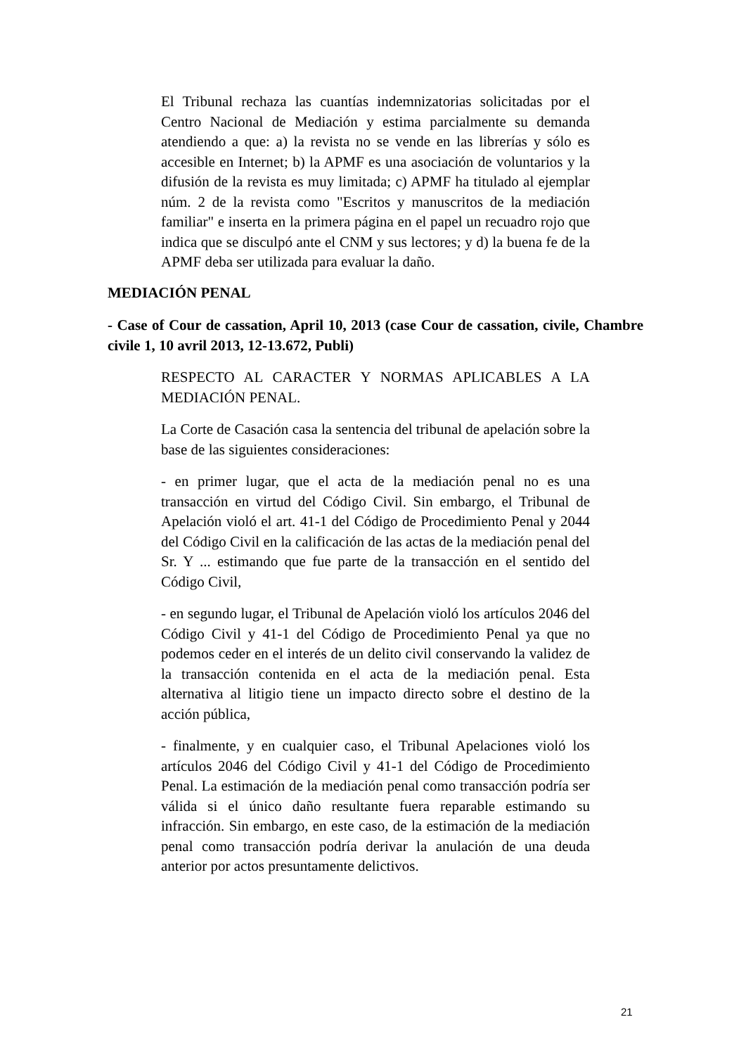El Tribunal rechaza las cuantías indemnizatorias solicitadas por el Centro Nacional de Mediación y estima parcialmente su demanda atendiendo a que: a) la revista no se vende en las librerías y sólo es accesible en Internet; b) la APMF es una asociación de voluntarios y la difusión de la revista es muy limitada; c) APMF ha titulado al ejemplar núm. 2 de la revista como "Escritos y manuscritos de la mediación familiar" e inserta en la primera página en el papel un recuadro rojo que indica que se disculpó ante el CNM y sus lectores; y d) la buena fe de la APMF deba ser utilizada para evaluar la daño.
MEDIACIÓN PENAL
- Case of Cour de cassation, April 10, 2013 (case Cour de cassation, civile, Chambre civile 1, 10 avril 2013, 12-13.672, Publi)
RESPECTO AL CARACTER Y NORMAS APLICABLES A LA MEDIACIÓN PENAL.
La Corte de Casación casa la sentencia del tribunal de apelación sobre la base de las siguientes consideraciones:
- en primer lugar, que el acta de la mediación penal no es una transacción en virtud del Código Civil. Sin embargo, el Tribunal de Apelación violó el art. 41-1 del Código de Procedimiento Penal y 2044 del Código Civil en la calificación de las actas de la mediación penal del Sr. Y ... estimando que fue parte de la transacción en el sentido del Código Civil,
- en segundo lugar, el Tribunal de Apelación violó los artículos 2046 del Código Civil y 41-1 del Código de Procedimiento Penal ya que no podemos ceder en el interés de un delito civil conservando la validez de la transacción contenida en el acta de la mediación penal. Esta alternativa al litigio tiene un impacto directo sobre el destino de la acción pública,
- finalmente, y en cualquier caso, el Tribunal Apelaciones violó los artículos 2046 del Código Civil y 41-1 del Código de Procedimiento Penal. La estimación de la mediación penal como transacción podría ser válida si el único daño resultante fuera reparable estimando su infracción. Sin embargo, en este caso, de la estimación de la mediación penal como transacción podría derivar la anulación de una deuda anterior por actos presuntamente delictivos.
21